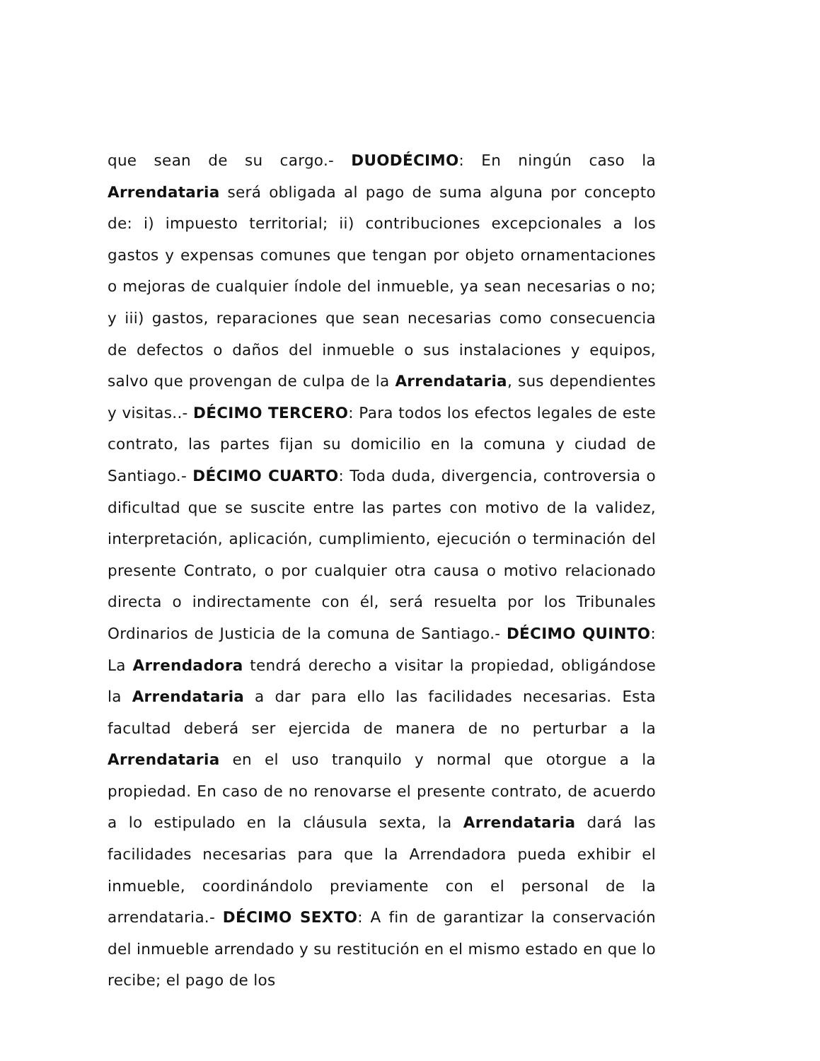que sean de su cargo.- DUODÉCIMO: En ningún caso la Arrendataria será obligada al pago de suma alguna por concepto de: i) impuesto territorial; ii) contribuciones excepcionales a los gastos y expensas comunes que tengan por objeto ornamentaciones o mejoras de cualquier índole del inmueble, ya sean necesarias o no; y iii) gastos, reparaciones que sean necesarias como consecuencia de defectos o daños del inmueble o sus instalaciones y equipos, salvo que provengan de culpa de la Arrendataria, sus dependientes y visitas..- DÉCIMO TERCERO: Para todos los efectos legales de este contrato, las partes fijan su domicilio en la comuna y ciudad de Santiago.- DÉCIMO CUARTO: Toda duda, divergencia, controversia o dificultad que se suscite entre las partes con motivo de la validez, interpretación, aplicación, cumplimiento, ejecución o terminación del presente Contrato, o por cualquier otra causa o motivo relacionado directa o indirectamente con él, será resuelta por los Tribunales Ordinarios de Justicia de la comuna de Santiago.- DÉCIMO QUINTO: La Arrendadora tendrá derecho a visitar la propiedad, obligándose la Arrendataria a dar para ello las facilidades necesarias. Esta facultad deberá ser ejercida de manera de no perturbar a la Arrendataria en el uso tranquilo y normal que otorgue a la propiedad. En caso de no renovarse el presente contrato, de acuerdo a lo estipulado en la cláusula sexta, la Arrendataria dará las facilidades necesarias para que la Arrendadora pueda exhibir el inmueble, coordinándolo previamente con el personal de la arrendataria.- DÉCIMO SEXTO: A fin de garantizar la conservación del inmueble arrendado y su restitución en el mismo estado en que lo recibe; el pago de los